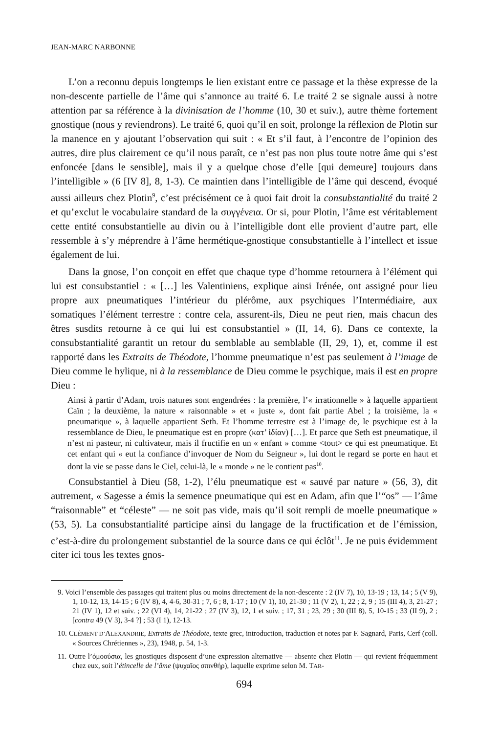JEAN-MARC NARBONNE
L’on a reconnu depuis longtemps le lien existant entre ce passage et la thèse expresse de la non-descente partielle de l’âme qui s’annonce au traité 6. Le traité 2 se signale aussi à notre attention par sa référence à la divinisation de l’homme (10, 30 et suiv.), autre thème fortement gnostique (nous y reviendrons). Le traité 6, quoi qu’il en soit, prolonge la réflexion de Plotin sur la manence en y ajoutant l’observation qui suit : « Et s’il faut, à l’encontre de l’opinion des autres, dire plus clairement ce qu’il nous paraît, ce n’est pas non plus toute notre âme qui s’est enfoncée [dans le sensible], mais il y a quelque chose d’elle [qui demeure] toujours dans l’intelligible » (6 [IV 8], 8, 1-3). Ce maintien dans l’intelligible de l’âme qui descend, évoqué aussi ailleurs chez Plotin<sup>9</sup>, c’est précisément ce à quoi fait droit la consubstantialité du traité 2 et qu’exclut le vocabulaire standard de la συγγένεια. Or si, pour Plotin, l’âme est véritablement cette entité consubstantielle au divin ou à l’intelligible dont elle provient d’autre part, elle ressemble à s’y méprendre à l’âme hermétique-gnostique consubstantielle à l’intellect et issue également de lui.
Dans la gnose, l’on conçoit en effet que chaque type d’homme retournera à l’élément qui lui est consubstantiel : « […] les Valentiniens, explique ainsi Irénée, ont assigné pour lieu propre aux pneumatiques l’intérieur du plérôme, aux psychiques l’Intermédiaire, aux somatiques l’élément terrestre : contre cela, assurent-ils, Dieu ne peut rien, mais chacun des êtres susdits retourne à ce qui lui est consubstantiel » (II, 14, 6). Dans ce contexte, la consubstantialité garantit un retour du semblable au semblable (II, 29, 1), et, comme il est rapporté dans les Extraits de Théodote, l’homme pneumatique n’est pas seulement à l’image de Dieu comme le hylique, ni à la ressemblance de Dieu comme le psychique, mais il est en propre Dieu :
Ainsi à partir d’Adam, trois natures sont engendrées : la première, l’« irrationnelle » à laquelle appartient Caïn ; la deuxième, la nature « raisonnable » et « juste », dont fait partie Abel ; la troisième, la « pneumatique », à laquelle appartient Seth. Et l’homme terrestre est à l’image de, le psychique est à la ressemblance de Dieu, le pneumatique est en propre (κατ’ ἰδίαν) […]. Et parce que Seth est pneumatique, il n’est ni pasteur, ni cultivateur, mais il fructifie en un « enfant » comme <tout> ce qui est pneumatique. Et cet enfant qui « eut la confiance d’invoquer de Nom du Seigneur », lui dont le regard se porte en haut et dont la vie se passe dans le Ciel, celui-là, le « monde » ne le contient pas<sup>10</sup>.
Consubstantiel à Dieu (58, 1-2), l’élu pneumatique est « sauvé par nature » (56, 3), dit autrement, « Sagesse a émis la semence pneumatique qui est en Adam, afin que l’“os” ― l’âme “raisonnable” et “céleste” ― ne soit pas vide, mais qu’il soit rempli de moelle pneumatique » (53, 5). La consubstantialité participe ainsi du langage de la fructification et de l’émission, c’est-à-dire du prolongement substantiel de la source dans ce qui éclôt<sup>11</sup>. Je ne puis évidemment citer ici tous les textes gnos-
9. Voici l’ensemble des passages qui traitent plus ou moins directement de la non-descente : 2 (IV 7), 10, 13-19 ; 13, 14 ; 5 (V 9), 1, 10-12, 13, 14-15 ; 6 (IV 8), 4, 4-6, 30-31 ; 7, 6 ; 8, 1-17 ; 10 (V 1), 10, 21-30 ; 11 (V 2), 1, 22 ; 2, 9 ; 15 (III 4), 3, 21-27 ; 21 (IV 1), 12 et suiv. ; 22 (VI 4), 14, 21-22 ; 27 (IV 3), 12, 1 et suiv. ; 17, 31 ; 23, 29 ; 30 (III 8), 5, 10-15 ; 33 (II 9), 2 ; [contra 49 (V 3), 3-4 ?] ; 53 (I 1), 12-13.
10. CLÉMENT D’ALEXANDRIE, Extraits de Théodote, texte grec, introduction, traduction et notes par F. Sagnard, Paris, Cerf (coll. « Sources Chrétiennes », 23), 1948, p. 54, 1-3.
11. Outre l’ὁμοούσια, les gnostiques disposent d’une expression alternative — absente chez Plotin — qui revient fréquemment chez eux, soit l’étincelle de l’âme (ψυχαῖος σπινθήρ), laquelle exprime selon M. TAR-
694